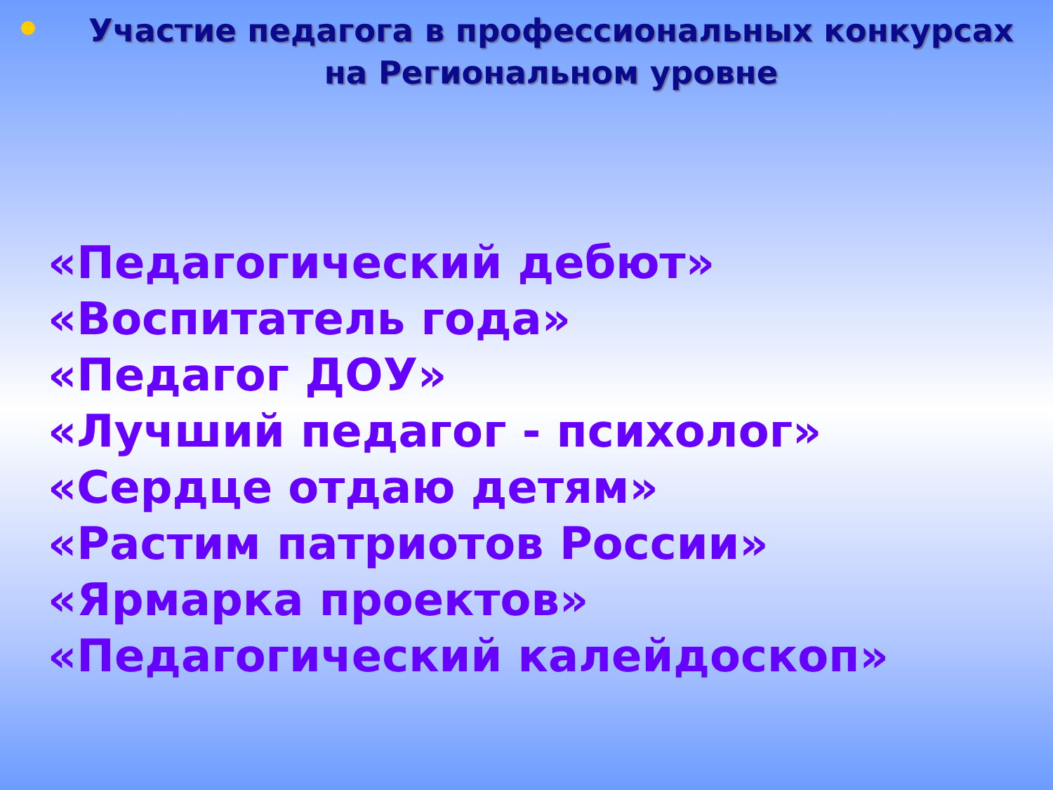Участие педагога в профессиональных конкурсах на Региональном уровне
«Педагогический дебют»
«Воспитатель года»
«Педагог ДОУ»
«Лучший педагог - психолог»
«Сердце отдаю детям»
«Растим патриотов России»
«Ярмарка проектов»
«Педагогический калейдоскоп»